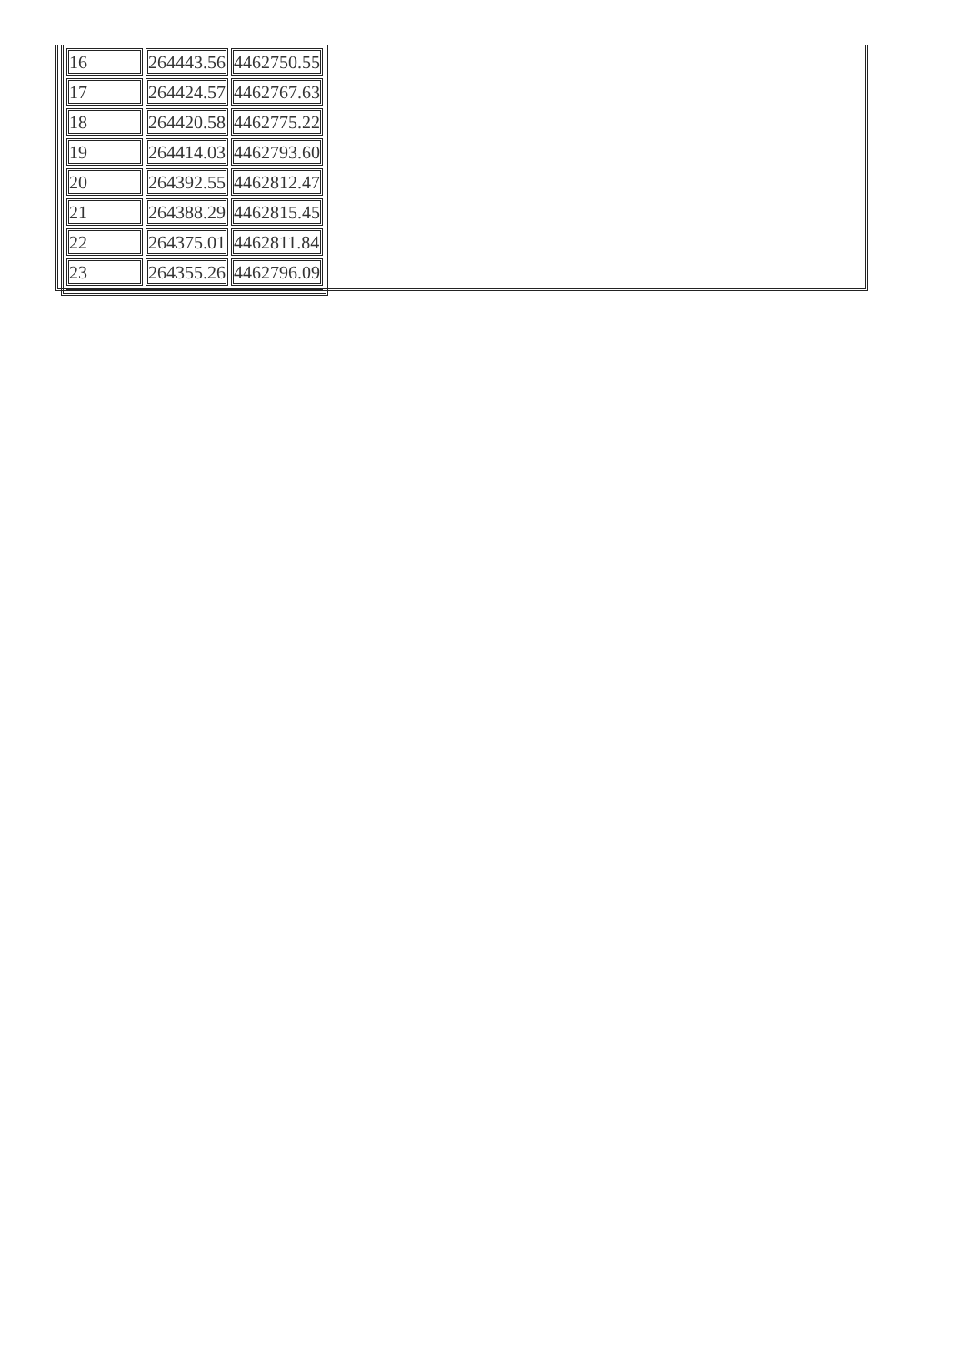| 16 | 264443.56 | 4462750.55 |
| 17 | 264424.57 | 4462767.63 |
| 18 | 264420.58 | 4462775.22 |
| 19 | 264414.03 | 4462793.60 |
| 20 | 264392.55 | 4462812.47 |
| 21 | 264388.29 | 4462815.45 |
| 22 | 264375.01 | 4462811.84 |
| 23 | 264355.26 | 4462796.09 |